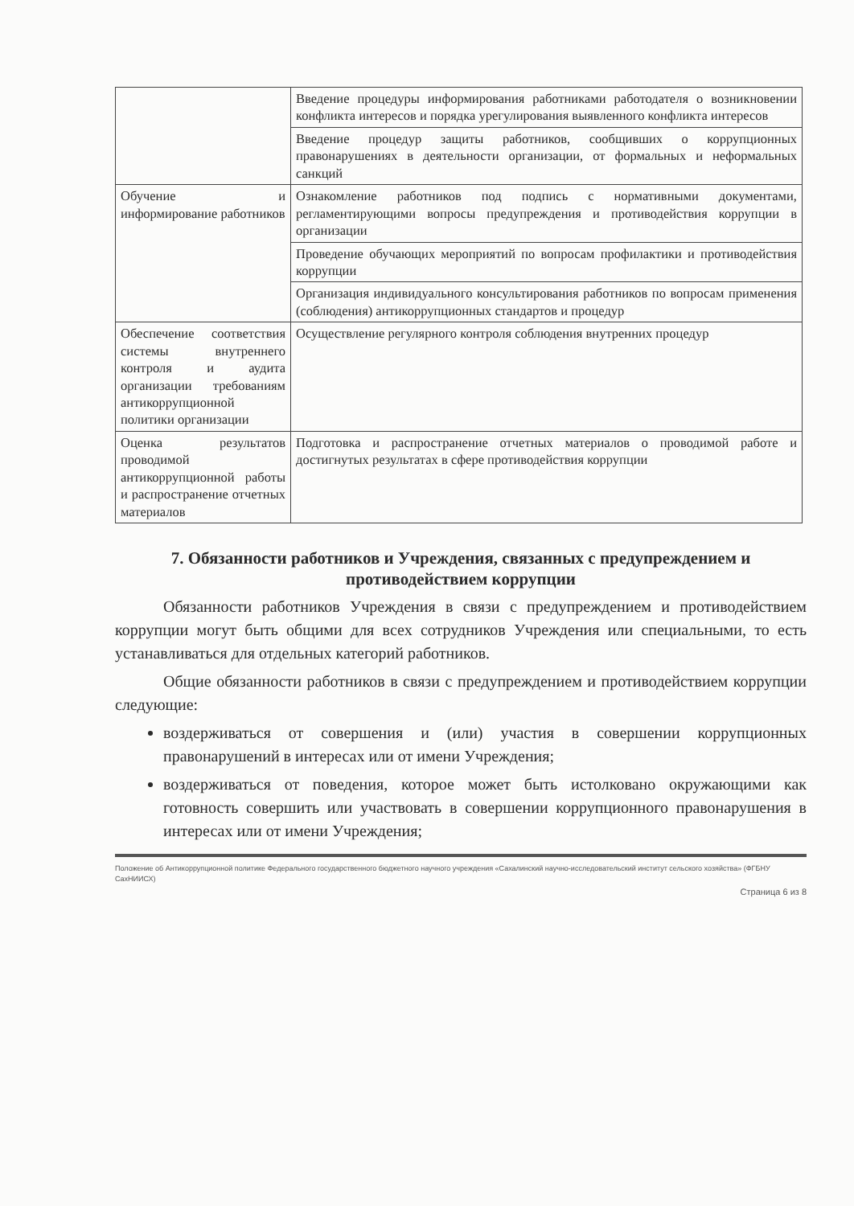| | Введение процедуры информирования работниками работодателя о возникновении конфликта интересов и порядка урегулирования выявленного конфликта интересов |
| | Введение процедур защиты работников, сообщивших о коррупционных правонарушениях в деятельности организации, от формальных и неформальных санкций |
| Обучение и информирование работников | Ознакомление работников под подпись с нормативными документами, регламентирующими вопросы предупреждения и противодействия коррупции в организации |
| | Проведение обучающих мероприятий по вопросам профилактики и противодействия коррупции |
| | Организация индивидуального консультирования работников по вопросам применения (соблюдения) антикоррупционных стандартов и процедур |
| Обеспечение соответствия системы внутреннего контроля и аудита организации требованиям антикоррупционной политики организации | Осуществление регулярного контроля соблюдения внутренних процедур |
| Оценка результатов проводимой антикоррупционной работы и распространение отчетных материалов | Подготовка и распространение отчетных материалов о проводимой работе и достигнутых результатах в сфере противодействия коррупции |
7. Обязанности работников и Учреждения, связанных с предупреждением и противодействием коррупции
Обязанности работников Учреждения в связи с предупреждением и противодействием коррупции могут быть общими для всех сотрудников Учреждения или специальными, то есть устанавливаться для отдельных категорий работников.
Общие обязанности работников в связи с предупреждением и противодействием коррупции следующие:
воздерживаться от совершения и (или) участия в совершении коррупционных правонарушений в интересах или от имени Учреждения;
воздерживаться от поведения, которое может быть истолковано окружающими как готовность совершить или участвовать в совершении коррупционного правонарушения в интересах или от имени Учреждения;
Положение об Антикоррупционной политике Федерального государственного бюджетного научного учреждения «Сахалинский научно-исследовательский институт сельского хозяйства» (ФГБНУ СахНИИСХ)
Страница 6 из 8